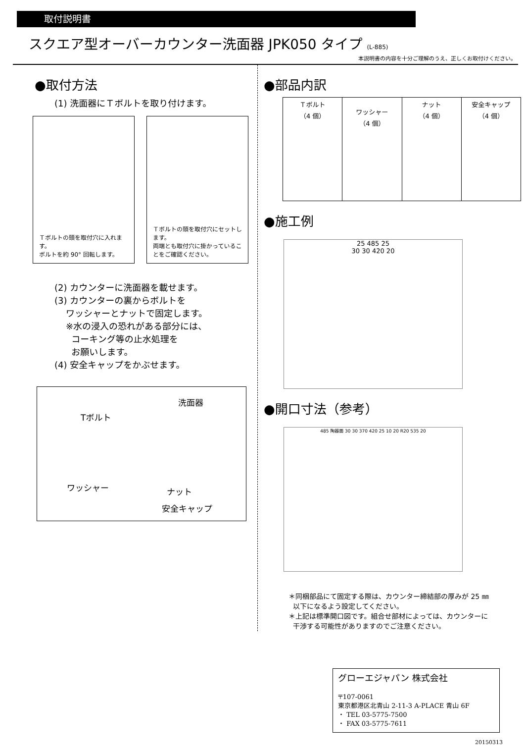取付説明書
スクエア型オーバーカウンター洗面器 JPK050 タイプ (L-885)
本説明書の内容を十分ご理解のうえ、正しくお取付けください。
●取付方法
(1) 洗面器にＴボルトを取り付けます。
Ｔボルトの頭を取付穴に入れます。
ボルトを約 90° 回転します。
Ｔボルトの頭を取付穴にセットします。
両端とも取付穴に掛かっていることをご確認ください。
(2) カウンターに洗面器を載せます。
(3) カウンターの裏からボルトを
ワッシャーとナットで固定します。
※水の浸入の恐れがある部分には、
コーキング等の止水処理を
お願いします。
(4) 安全キャップをかぶせます。
洗面器
Tボルト
ワッシャー ナット
安全キャップ
●部品内訳
| Ｔボルト （4 個） | ワッシャー （4 個） | ナット （4 個） | 安全キャップ （4 個） |
●施工例
25 485 25
30 30 420 20
●開口寸法（参考）
485 陶器面 30 30 370 420 25 10 20 R20 535 20
＊同梱部品にて固定する際は、カウンター締結部の厚みが 25 ㎜
以下になるよう設定してください。
＊上記は標準開口図です。組合せ部材によっては、カウンターに
干渉する可能性がありますのでご注意ください。
グローエジャパン 株式会社
〒107-0061
東京都港区北青山 2-11-3 A-PLACE 青山 6F
・ TEL 03-5775-7500
・ FAX 03-5775-7611
20150313